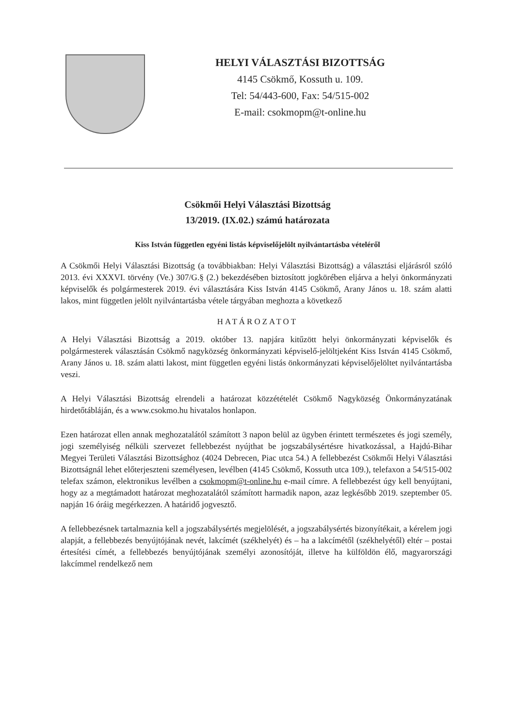HELYI VÁLASZTÁSI BIZOTTSÁG
4145 Csökmő, Kossuth u. 109.
Tel: 54/443-600, Fax: 54/515-002
E-mail: csokmopm@t-online.hu
Csökmői Helyi Választási Bizottság
13/2019. (IX.02.) számú határozata
Kiss István független egyéni listás képviselőjelölt nyilvántartásba vételéről
A Csökmői Helyi Választási Bizottság (a továbbiakban: Helyi Választási Bizottság) a választási eljárásról szóló 2013. évi XXXVI. törvény (Ve.) 307/G.§ (2.) bekezdésében biztosított jogkörében eljárva a helyi önkormányzati képviselők és polgármesterek 2019. évi választására Kiss István 4145 Csökmő, Arany János u. 18. szám alatti lakos, mint független jelölt nyilvántartásba vétele tárgyában meghozta a következő
HATÁROZATOT
A Helyi Választási Bizottság a 2019. október 13. napjára kitűzött helyi önkormányzati képviselők és polgármesterek választásán Csökmő nagyközség önkormányzati képviselő-jelöltjeként Kiss István 4145 Csökmő, Arany János u. 18. szám alatti lakost, mint független egyéni listás önkormányzati képviselőjelöltet nyilvántartásba veszi.
A Helyi Választási Bizottság elrendeli a határozat közzétételét Csökmő Nagyközség Önkormányzatának hirdetőtábláján, és a www.csokmo.hu hivatalos honlapon.
Ezen határozat ellen annak meghozatalától számított 3 napon belül az ügyben érintett természetes és jogi személy, jogi személyiség nélküli szervezet fellebbezést nyújthat be jogszabálysértésre hivatkozással, a Hajdú-Bihar Megyei Területi Választási Bizottsághoz (4024 Debrecen, Piac utca 54.) A fellebbezést Csökmői Helyi Választási Bizottságnál lehet előterjeszteni személyesen, levélben (4145 Csökmő, Kossuth utca 109.), telefaxon a 54/515-002 telefax számon, elektronikus levélben a csokmopm@t-online.hu e-mail címre. A fellebbezést úgy kell benyújtani, hogy az a megtámadott határozat meghozatalától számított harmadik napon, azaz legkésőbb 2019. szeptember 05. napján 16 óráig megérkezzen. A határidő jogvesztő.
A fellebbezésnek tartalmaznia kell a jogszabálysértés megjelölését, a jogszabálysértés bizonyítékait, a kérelem jogi alapját, a fellebbezés benyújtójának nevét, lakcímét (székhelyét) és – ha a lakcímétől (székhelyétől) eltér – postai értesítési címét, a fellebbezés benyújtójának személyi azonosítóját, illetve ha külföldön élő, magyarországi lakcímmel rendelkező nem